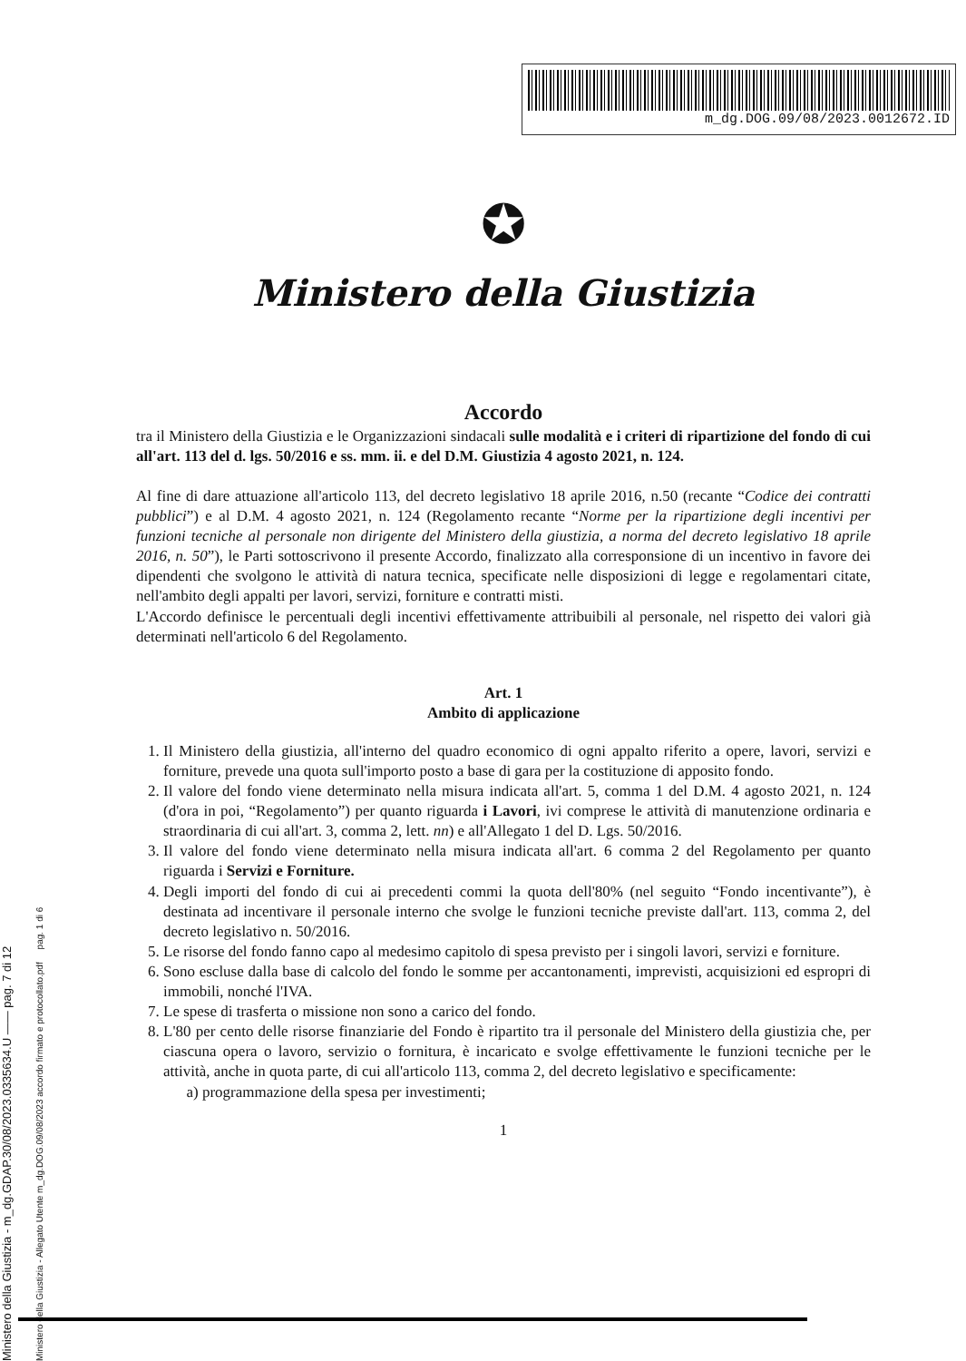Ministero della Giustizia - m_dg.GDAP.30/08/2023.0335634.U —— pag. 7 di 12
Ministero della Giustizia - Allegato Utente m_dg.DOG.09/08/2023 accordo firmato e protocollato.pdf pag. 1 di 6
m_dg.DOG.09/08/2023.0012672.ID
✪
Ministero della Giustizia
Accordo
tra il Ministero della Giustizia e le Organizzazioni sindacali sulle modalità e i criteri di ripartizione del fondo di cui all'art. 113 del d. lgs. 50/2016 e ss. mm. ii. e del D.M. Giustizia 4 agosto 2021, n. 124.
Al fine di dare attuazione all'articolo 113, del decreto legislativo 18 aprile 2016, n.50 (recante “Codice dei contratti pubblici”) e al D.M. 4 agosto 2021, n. 124 (Regolamento recante “Norme per la ripartizione degli incentivi per funzioni tecniche al personale non dirigente del Ministero della giustizia, a norma del decreto legislativo 18 aprile 2016, n. 50”), le Parti sottoscrivono il presente Accordo, finalizzato alla corresponsione di un incentivo in favore dei dipendenti che svolgono le attività di natura tecnica, specificate nelle disposizioni di legge e regolamentari citate, nell'ambito degli appalti per lavori, servizi, forniture e contratti misti.
L'Accordo definisce le percentuali degli incentivi effettivamente attribuibili al personale, nel rispetto dei valori già determinati nell'articolo 6 del Regolamento.
Art. 1
Ambito di applicazione
1. Il Ministero della giustizia, all'interno del quadro economico di ogni appalto riferito a opere, lavori, servizi e forniture, prevede una quota sull'importo posto a base di gara per la costituzione di apposito fondo.
2. Il valore del fondo viene determinato nella misura indicata all'art. 5, comma 1 del D.M. 4 agosto 2021, n. 124 (d'ora in poi, “Regolamento”) per quanto riguarda i Lavori, ivi comprese le attività di manutenzione ordinaria e straordinaria di cui all'art. 3, comma 2, lett. nn) e all'Allegato 1 del D. Lgs. 50/2016.
3. Il valore del fondo viene determinato nella misura indicata all'art. 6 comma 2 del Regolamento per quanto riguarda i Servizi e Forniture.
4. Degli importi del fondo di cui ai precedenti commi la quota dell'80% (nel seguito “Fondo incentivante”), è destinata ad incentivare il personale interno che svolge le funzioni tecniche previste dall'art. 113, comma 2, del decreto legislativo n. 50/2016.
5. Le risorse del fondo fanno capo al medesimo capitolo di spesa previsto per i singoli lavori, servizi e forniture.
6. Sono escluse dalla base di calcolo del fondo le somme per accantonamenti, imprevisti, acquisizioni ed espropri di immobili, nonché l'IVA.
7. Le spese di trasferta o missione non sono a carico del fondo.
8. L'80 per cento delle risorse finanziarie del Fondo è ripartito tra il personale del Ministero della giustizia che, per ciascuna opera o lavoro, servizio o fornitura, è incaricato e svolge effettivamente le funzioni tecniche per le attività, anche in quota parte, di cui all'articolo 113, comma 2, del decreto legislativo e specificamente:
a) programmazione della spesa per investimenti;
1